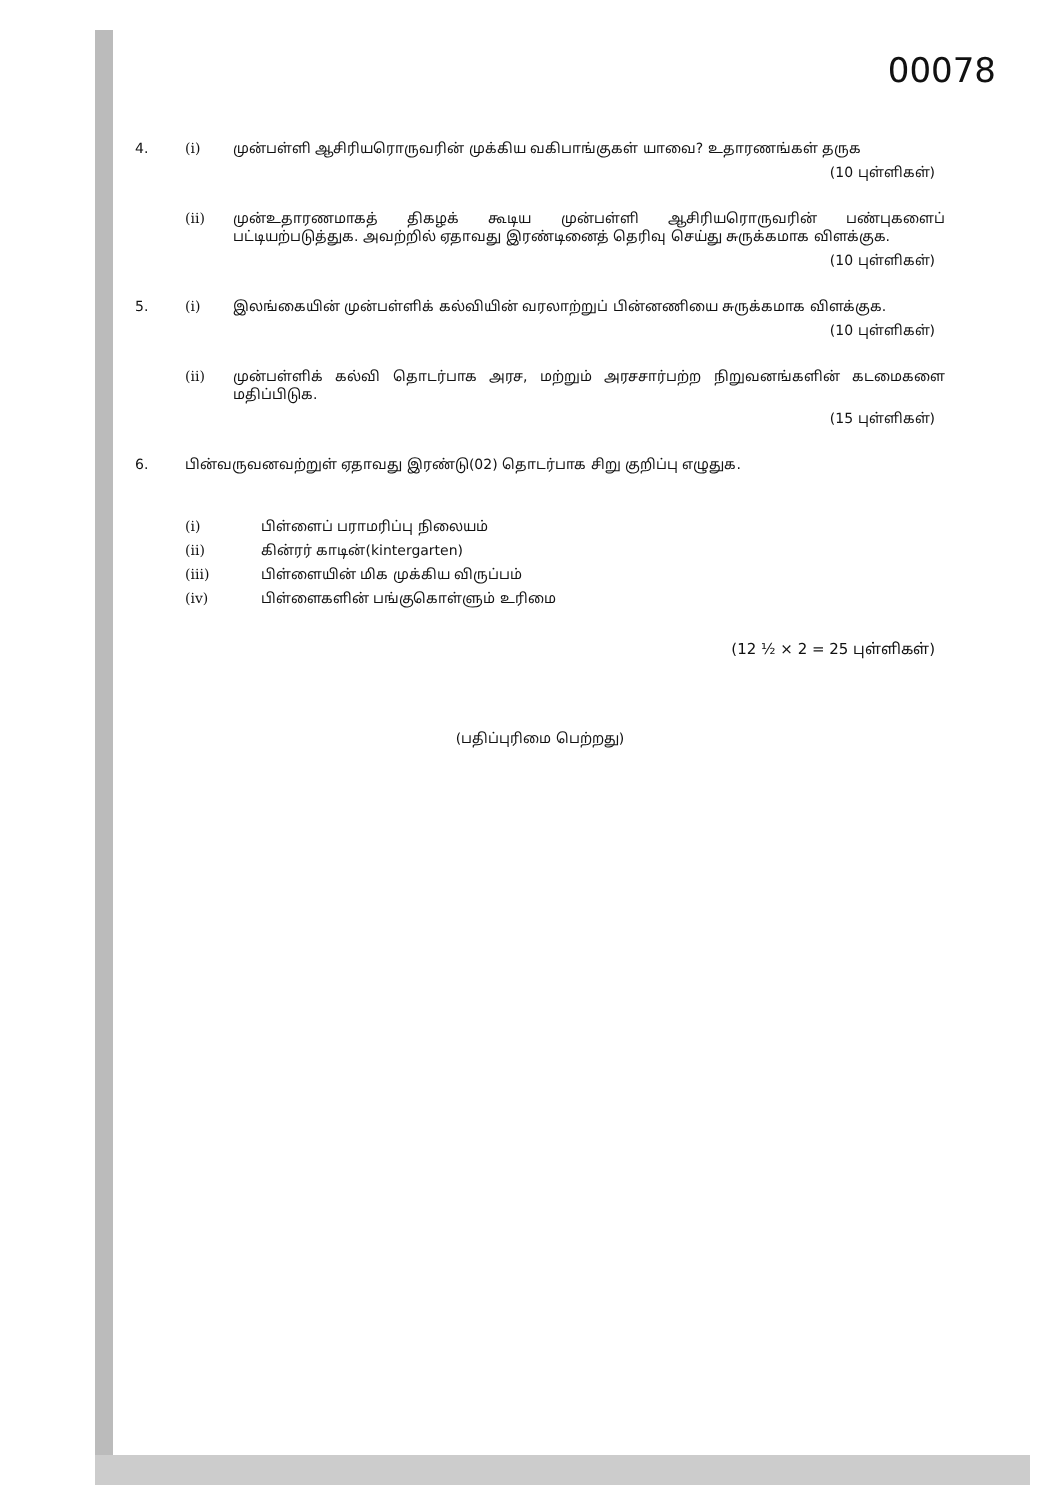00078
4. (i) முன்பள்ளி ஆசிரியரொருவரின் முக்கிய வகிபாங்குகள் யாவை? உதாரணங்கள் தருக
(10 புள்ளிகள்)
(ii) முன்உதாரணமாகத் திகழக் கூடிய முன்பள்ளி ஆசிரியரொருவரின் பண்புகளைப் பட்டியற்படுத்துக. அவற்றில் ஏதாவது இரண்டினைத் தெரிவு செய்து சுருக்கமாக விளக்குக.
(10 புள்ளிகள்)
5. (i) இலங்கையின் முன்பள்ளிக் கல்வியின் வரலாற்றுப் பின்னணியை சுருக்கமாக விளக்குக.
(10 புள்ளிகள்)
(ii) முன்பள்ளிக் கல்வி தொடர்பாக அரச, மற்றும் அரசசார்பற்ற நிறுவனங்களின் கடமைகளை மதிப்பிடுக.
(15 புள்ளிகள்)
6. பின்வருவனவற்றுள் ஏதாவது இரண்டு(02) தொடர்பாக சிறு குறிப்பு எழுதுக.
(i) பிள்ளைப் பராமரிப்பு நிலையம்
(ii) கின்ரர் காடின்(kintergarten)
(iii) பிள்ளையின் மிக முக்கிய விருப்பம்
(iv) பிள்ளைகளின் பங்குகொள்ளும் உரிமை
(12 ½ × 2 = 25 புள்ளிகள்)
(பதிப்புரிமை பெற்றது)